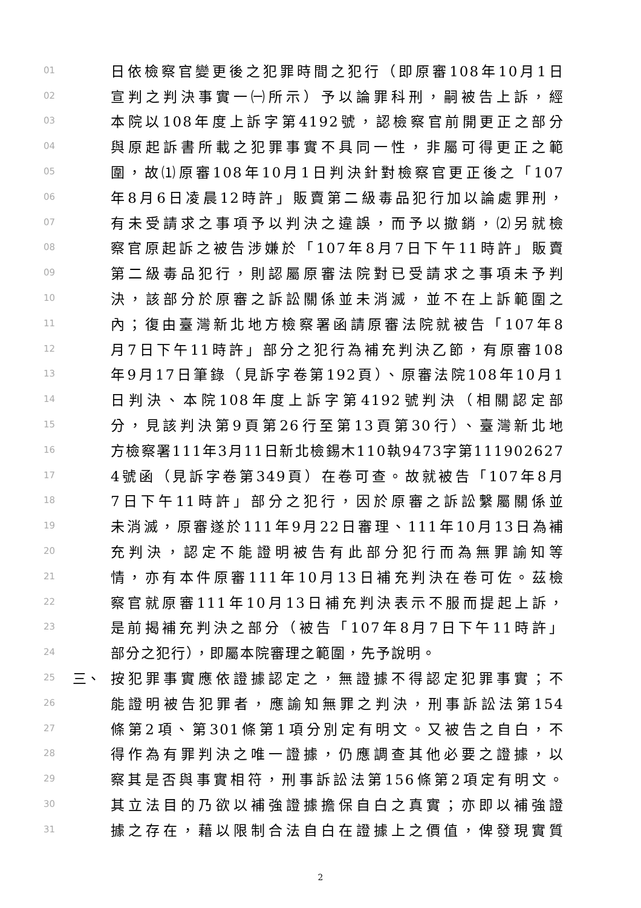01 日依檢察官變更後之犯罪時間之犯行（即原審108年10月1日
02 宣判之判決事實一㈠所示）予以論罪科刑，嗣被告上訴，經
03 本院以108年度上訴字第4192號，認檢察官前開更正之部分
04 與原起訴書所載之犯罪事實不具同一性，非屬可得更正之範
05 圍，故⑴原審108年10月1日判決針對檢察官更正後之「107
06 年8月6日凌晨12時許」販賣第二級毒品犯行加以論處罪刑，
07 有未受請求之事項予以判決之違誤，而予以撤銷，⑵另就檢
08 察官原起訴之被告涉嫌於「107年8月7日下午11時許」販賣
09 第二級毒品犯行，則認屬原審法院對已受請求之事項未予判
10 決，該部分於原審之訴訟關係並未消滅，並不在上訴範圍之
11 內；復由臺灣新北地方檢察署函請原審法院就被告「107年8
12 月7日下午11時許」部分之犯行為補充判決乙節，有原審108
13 年9月17日筆錄（見訴字卷第192頁）、原審法院108年10月1
14 日判決、本院108年度上訴字第4192號判決（相關認定部
15 分，見該判決第9頁第26行至第13頁第30行）、臺灣新北地
16 方檢察署111年3月11日新北檢錫木110執9473字第111902627
17 4號函（見訴字卷第349頁）在卷可查。故就被告「107年8月
18 7日下午11時許」部分之犯行，因於原審之訴訟繫屬關係並
19 未消滅，原審遂於111年9月22日審理、111年10月13日為補
20 充判決，認定不能證明被告有此部分犯行而為無罪諭知等
21 情，亦有本件原審111年10月13日補充判決在卷可佐。茲檢
22 察官就原審111年10月13日補充判決表示不服而提起上訴，
23 是前揭補充判決之部分（被告「107年8月7日下午11時許」
24 部分之犯行），即屬本院審理之範圍，先予說明。
25 三、 按犯罪事實應依證據認定之，無證據不得認定犯罪事實；不
26 能證明被告犯罪者，應諭知無罪之判決，刑事訴訟法第154
27 條第2項、第301條第1項分別定有明文。又被告之自白，不
28 得作為有罪判決之唯一證據，仍應調查其他必要之證據，以
29 察其是否與事實相符，刑事訴訟法第156條第2項定有明文。
30 其立法目的乃欲以補強證據擔保自白之真實；亦即以補強證
31 據之存在，藉以限制合法自白在證據上之價值，俾發現實質
2